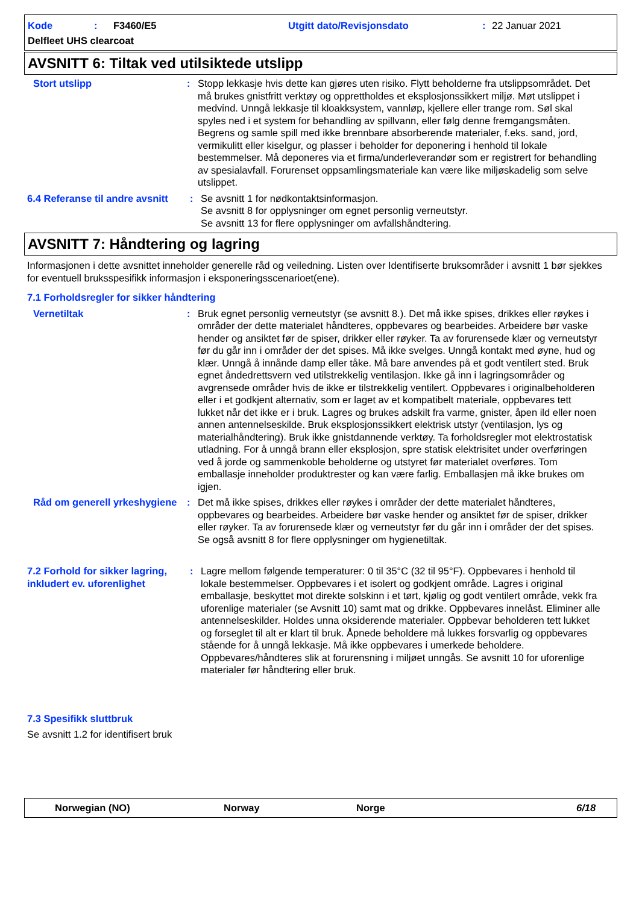Kode: F3460/E5 Utgitt dato/Revisjonsdato: 22 Januar 2021
Delfleet UHS clearcoat
AVSNITT 6: Tiltak ved utilsiktede utslipp
Stort utslipp : Stopp lekkasje hvis dette kan gjøres uten risiko. Flytt beholderne fra utslippsområdet. Det må brukes gnistfritt verktøy og opprettholdes et eksplosjonssikkert miljø. Møt utslippet i medvind. Unngå lekkasje til kloakksystem, vannløp, kjellere eller trange rom. Søl skal spyles ned i et system for behandling av spillvann, eller følg denne fremgangsmåten. Begrens og samle spill med ikke brennbare absorberende materialer, f.eks. sand, jord, vermikulitt eller kiselgur, og plasser i beholder for deponering i henhold til lokale bestemmelser. Må deponeres via et firma/underleverandør som er registrert for behandling av spesialavfall. Forurenset oppsamlingsmateriale kan være like miljøskadelig som selve utslippet.
6.4 Referanse til andre avsnitt
: Se avsnitt 1 for nødkontaktsinformasjon.
Se avsnitt 8 for opplysninger om egnet personlig verneutstyr.
Se avsnitt 13 for flere opplysninger om avfallshåndtering.
AVSNITT 7: Håndtering og lagring
Informasjonen i dette avsnittet inneholder generelle råd og veiledning. Listen over Identifiserte bruksområder i avsnitt 1 bør sjekkes for eventuell bruksspesifikk informasjon i eksponeringsscenarioet(ene).
7.1 Forholdsregler for sikker håndtering
Vernetiltak : Bruk egnet personlig verneutstyr (se avsnitt 8.). Det må ikke spises, drikkes eller røykes i områder der dette materialet håndteres, oppbevares og bearbeides. Arbeidere bør vaske hender og ansiktet før de spiser, drikker eller røyker. Ta av forurensede klær og verneutstyr før du går inn i områder der det spises. Må ikke svelges. Unngå kontakt med øyne, hud og klær. Unngå å innånde damp eller tåke. Må bare anvendes på et godt ventilert sted. Bruk egnet åndedrettsvern ved utilstrekkelig ventilasjon. Ikke gå inn i lagringsområder og avgrensede områder hvis de ikke er tilstrekkelig ventilert. Oppbevares i originalbeholderen eller i et godkjent alternativ, som er laget av et kompatibelt materiale, oppbevares tett lukket når det ikke er i bruk. Lagres og brukes adskilt fra varme, gnister, åpen ild eller noen annen antennelseskilde. Bruk eksplosjonssikkert elektrisk utstyr (ventilasjon, lys og materialhåndtering). Bruk ikke gnistdannende verktøy. Ta forholdsregler mot elektrostatisk utladning. For å unngå brann eller eksplosjon, spre statisk elektrisitet under overføringen ved å jorde og sammenkoble beholderne og utstyret før materialet overføres. Tom emballasje inneholder produktrester og kan være farlig. Emballasjen må ikke brukes om igjen.
Råd om generell yrkeshygiene
: Det må ikke spises, drikkes eller røykes i områder der dette materialet håndteres, oppbevares og bearbeides. Arbeidere bør vaske hender og ansiktet før de spiser, drikker eller røyker. Ta av forurensede klær og verneutstyr før du går inn i områder der det spises. Se også avsnitt 8 for flere opplysninger om hygienetiltak.
7.2 Forhold for sikker lagring, inkludert ev. uforenlighet
: Lagre mellom følgende temperaturer: 0 til 35°C (32 til 95°F). Oppbevares i henhold til lokale bestemmelser. Oppbevares i et isolert og godkjent område. Lagres i original emballasje, beskyttet mot direkte solskinn i et tørt, kjølig og godt ventilert område, vekk fra uforenlige materialer (se Avsnitt 10) samt mat og drikke. Oppbevares innelåst. Eliminer alle antennelseskilder. Holdes unna oksiderende materialer. Oppbevar beholderen tett lukket og forseglet til alt er klart til bruk. Åpnede beholdere må lukkes forsvarlig og oppbevares stående for å unngå lekkasje. Må ikke oppbevares i umerkede beholdere. Oppbevares/håndteres slik at forurensning i miljøet unngås. Se avsnitt 10 for uforenlige materialer før håndtering eller bruk.
7.3 Spesifikk sluttbruk
Se avsnitt 1.2 for identifisert bruk
Norwegian (NO) Norway Norge 6/18